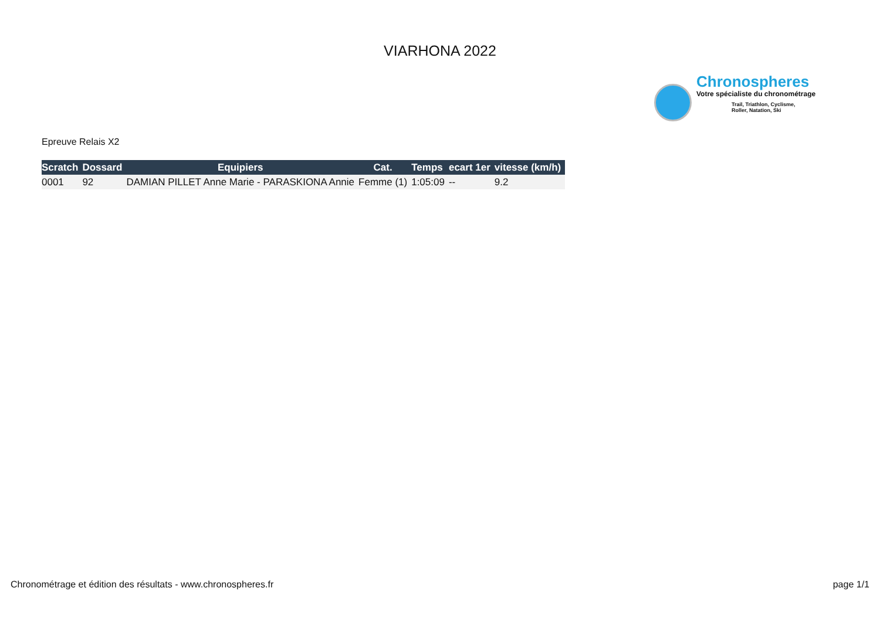VIARHONA 2022
Chronospheres
Votre spécialiste du chronométrage
Trail, Triathlon, Cyclisme,
Roller, Natation, Ski
Epreuve Relais X2
| Scratch | Dossard | Equipiers | Cat. | Temps | ecart 1er | vitesse (km/h) |
| --- | --- | --- | --- | --- | --- | --- |
| 0001 | 92 | DAMIAN PILLET Anne Marie - PARASKIONA Annie | Femme (1) | 1:05:09 | -- | 9.2 |
Chronométrage et édition des résultats - www.chronospheres.fr page 1/1